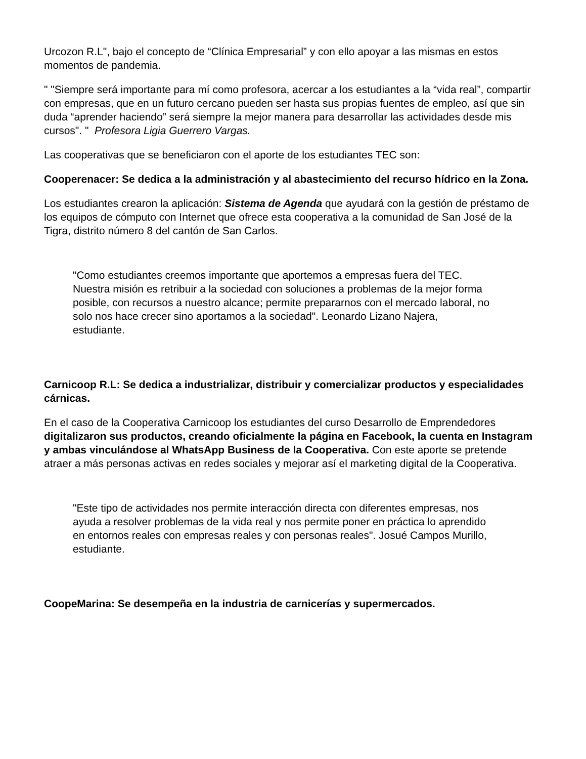Urcozon R.L", bajo el concepto de “Clínica Empresarial” y con ello apoyar a las mismas en estos momentos de pandemia.
" "Siempre será importante para mí como profesora, acercar a los estudiantes a la “vida real”, compartir con empresas, que en un futuro cercano pueden ser hasta sus propias fuentes de empleo, así que sin duda “aprender haciendo” será siempre la mejor manera para desarrollar las actividades desde mis cursos". " Profesora Ligia Guerrero Vargas.
Las cooperativas que se beneficiaron con el aporte de los estudiantes TEC son:
Cooperenacer: Se dedica a la administración y al abastecimiento del recurso hídrico en la Zona.
Los estudiantes crearon la aplicación: Sistema de Agenda que ayudará con la gestión de préstamo de los equipos de cómputo con Internet que ofrece esta cooperativa a la comunidad de San José de la Tigra, distrito número 8 del cantón de San Carlos.
"Como estudiantes creemos importante que aportemos a empresas fuera del TEC. Nuestra misión es retribuir a la sociedad con soluciones a problemas de la mejor forma posible, con recursos a nuestro alcance; permite prepararnos con el mercado laboral, no solo nos hace crecer sino aportamos a la sociedad". Leonardo Lizano Najera, estudiante.
Carnicoop R.L: Se dedica a industrializar, distribuir y comercializar productos y especialidades cárnicas.
En el caso de la Cooperativa Carnicoop los estudiantes del curso Desarrollo de Emprendedores digitalizaron sus productos, creando oficialmente la página en Facebook, la cuenta en Instagram y ambas vinculándose al WhatsApp Business de la Cooperativa. Con este aporte se pretende atraer a más personas activas en redes sociales y mejorar así el marketing digital de la Cooperativa.
"Este tipo de actividades nos permite interacción directa con diferentes empresas, nos ayuda a resolver problemas de la vida real y nos permite poner en práctica lo aprendido en entornos reales con empresas reales y con personas reales". Josué Campos Murillo, estudiante.
CoopeMarina: Se desempeña en la industria de carnicerías y supermercados.